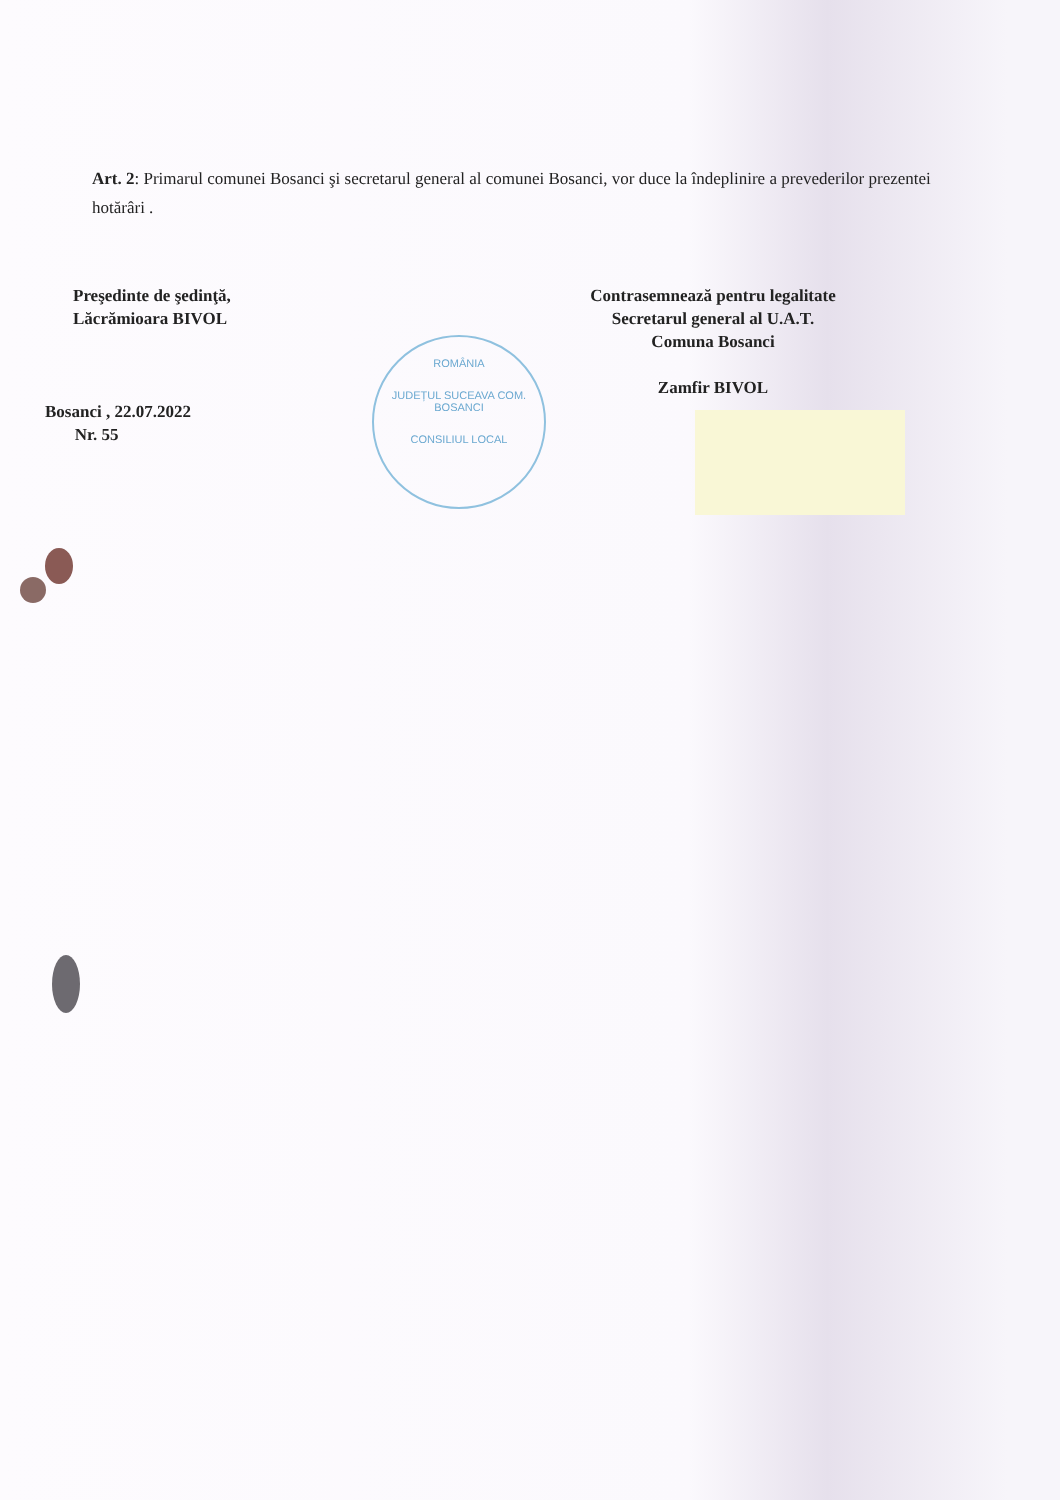ROMÂNIA
JUDEȚUL SUCEAVA COM. BOSANCI
CONSILIUL LOCAL
Art. 2: Primarul comunei Bosanci şi secretarul general al comunei Bosanci, vor duce la îndeplinire a prevederilor prezentei hotărâri .
Preşedinte de şedinţă,
Lăcrămioara BIVOL
Bosanci , 22.07.2022
Nr. 55
Contrasemnează pentru legalitate
Secretarul general al U.A.T.
Comuna Bosanci
Zamfir BIVOL